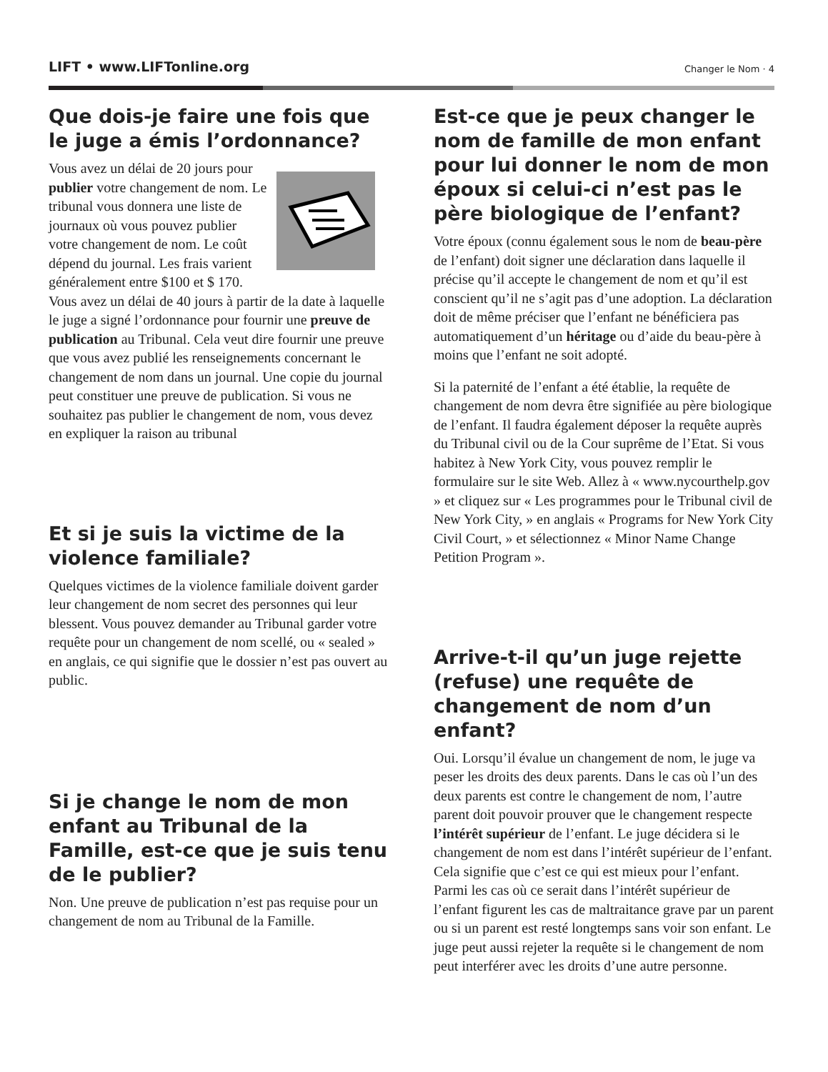LIFT • www.LIFTonline.org
Changer le Nom · 4
Que dois-je faire une fois que le juge a émis l’ordonnance?
Vous avez un délai de 20 jours pour publier votre changement de nom. Le tribunal vous donnera une liste de journaux où vous pouvez publier votre changement de nom. Le coût dépend du journal. Les frais varient généralement entre $100 et $ 170. Vous avez un délai de 40 jours à partir de la date à laquelle le juge a signé l’ordonnance pour fournir une preuve de publication au Tribunal. Cela veut dire fournir une preuve que vous avez publié les renseignements concernant le changement de nom dans un journal. Une copie du journal peut constituer une preuve de publication. Si vous ne souhaitez pas publier le changement de nom, vous devez en expliquer la raison au tribunal
Et si je suis la victime de la violence familiale?
Quelques victimes de la violence familiale doivent garder leur changement de nom secret des personnes qui leur blessent. Vous pouvez demander au Tribunal garder votre requête pour un changement de nom scellé, ou « sealed » en anglais, ce qui signifie que le dossier n’est pas ouvert au public.
Si je change le nom de mon enfant au Tribunal de la Famille, est-ce que je suis tenu de le publier?
Non. Une preuve de publication n’est pas requise pour un changement de nom au Tribunal de la Famille.
Est-ce que je peux changer le nom de famille de mon enfant pour lui donner le nom de mon époux si celui-ci n’est pas le père biologique de l’enfant?
Votre époux (connu également sous le nom de beau-père de l’enfant) doit signer une déclaration dans laquelle il précise qu’il accepte le changement de nom et qu’il est conscient qu’il ne s’agit pas d’une adoption. La déclaration doit de même préciser que l’enfant ne bénéficiera pas automatiquement d’un héritage ou d’aide du beau-père à moins que l’enfant ne soit adopté.
Si la paternité de l’enfant a été établie, la requête de changement de nom devra être signifiée au père biologique de l’enfant. Il faudra également déposer la requête auprès du Tribunal civil ou de la Cour suprême de l’Etat. Si vous habitez à New York City, vous pouvez remplir le formulaire sur le site Web. Allez à « www.nycourthelp.gov » et cliquez sur « Les programmes pour le Tribunal civil de New York City, » en anglais « Programs for New York City Civil Court, » et sélectionnez « Minor Name Change Petition Program ».
Arrive-t-il qu’un juge rejette (refuse) une requête de changement de nom d’un enfant?
Oui. Lorsqu’il évalue un changement de nom, le juge va peser les droits des deux parents. Dans le cas où l’un des deux parents est contre le changement de nom, l’autre parent doit pouvoir prouver que le changement respecte l’intérêt supérieur de l’enfant. Le juge décidera si le changement de nom est dans l’intérêt supérieur de l’enfant. Cela signifie que c’est ce qui est mieux pour l’enfant. Parmi les cas où ce serait dans l’intérêt supérieur de l’enfant figurent les cas de maltraitance grave par un parent ou si un parent est resté longtemps sans voir son enfant. Le juge peut aussi rejeter la requête si le changement de nom peut interférer avec les droits d’une autre personne.